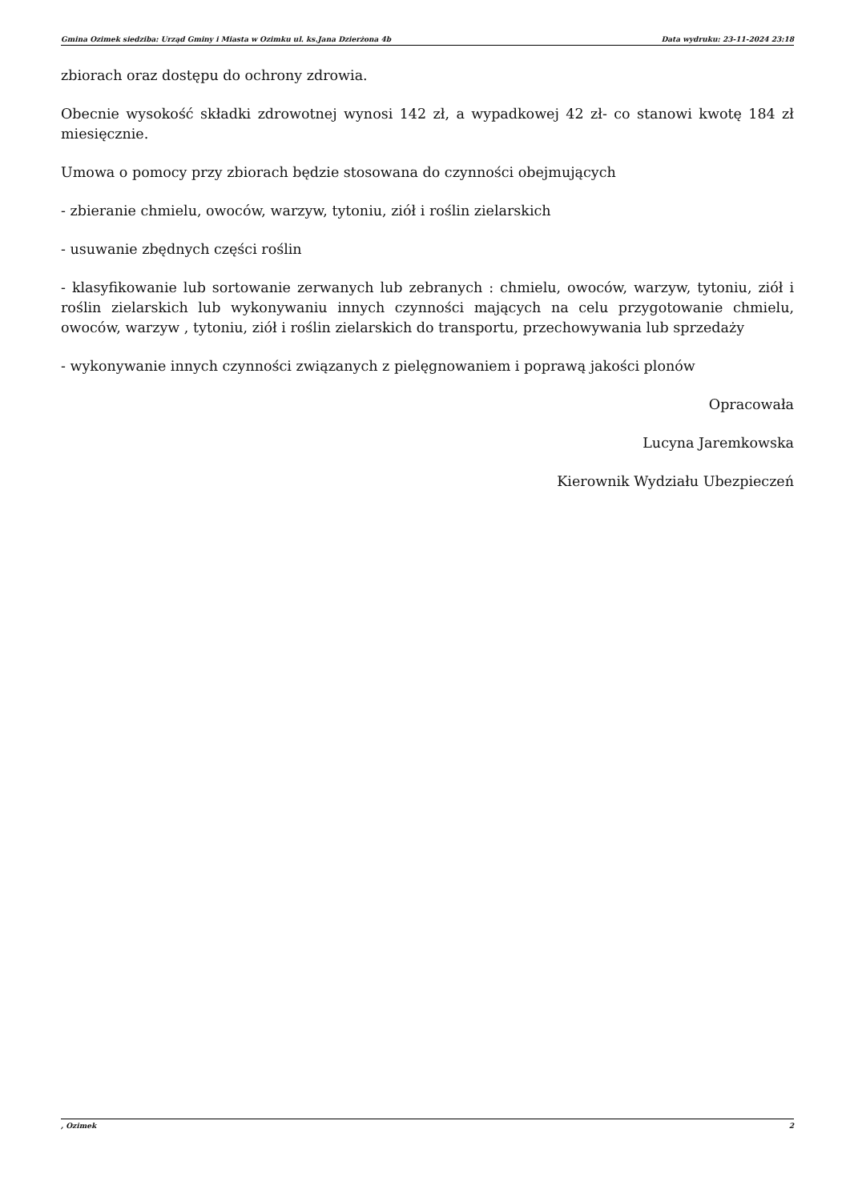Gmina Ozimek siedziba: Urząd Gminy i Miasta w Ozimku ul. ks.Jana Dzierżona 4b Data wydruku: 23-11-2024 23:18
zbiorach oraz dostępu do ochrony zdrowia.
Obecnie wysokość składki zdrowotnej wynosi 142 zł, a wypadkowej 42 zł- co stanowi kwotę 184 zł miesięcznie.
Umowa o pomocy przy zbiorach będzie stosowana do czynności obejmujących
- zbieranie chmielu, owoców, warzyw, tytoniu, ziół i roślin zielarskich
- usuwanie zbędnych części roślin
- klasyfikowanie lub sortowanie zerwanych lub zebranych : chmielu, owoców, warzyw, tytoniu, ziół i roślin zielarskich lub wykonywaniu innych czynności mających na celu przygotowanie chmielu, owoców, warzyw , tytoniu, ziół i roślin zielarskich do transportu, przechowywania lub sprzedaży
- wykonywanie innych czynności związanych z pielęgnowaniem i poprawą jakości plonów
Opracowała
Lucyna Jaremkowska
Kierownik Wydziału Ubezpieczeń
, Ozimek 2